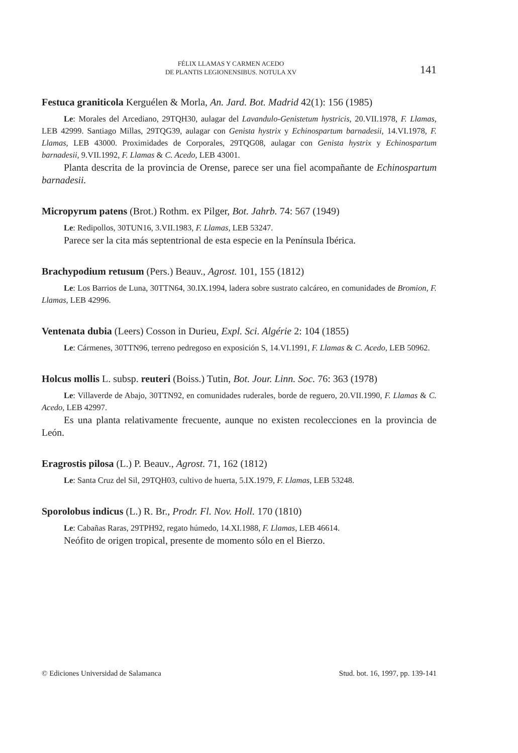FÉLIX LLAMAS Y CARMEN ACEDO
DE PLANTIS LEGIONENSIBUS. NOTULA XV
141
Festuca graniticola Kerguélen & Morla, An. Jard. Bot. Madrid 42(1): 156 (1985)
Le: Morales del Arcediano, 29TQH30, aulagar del Lavandulo-Genistetum hystricis, 20.VII.1978, F. Llamas, LEB 42999. Santiago Millas, 29TQG39, aulagar con Genista hystrix y Echinospartum barnadesii, 14.VI.1978, F. Llamas, LEB 43000. Proximidades de Corporales, 29TQG08, aulagar con Genista hystrix y Echinospartum barnadesii, 9.VII.1992, F. Llamas & C. Acedo, LEB 43001.
Planta descrita de la provincia de Orense, parece ser una fiel acompañante de Echinospartum barnadesii.
Micropyrum patens (Brot.) Rothm. ex Pilger, Bot. Jahrb. 74: 567 (1949)
Le: Redipollos, 30TUN16, 3.VII.1983, F. Llamas, LEB 53247.
Parece ser la cita más septentrional de esta especie en la Península Ibérica.
Brachypodium retusum (Pers.) Beauv., Agrost. 101, 155 (1812)
Le: Los Barrios de Luna, 30TTN64, 30.IX.1994, ladera sobre sustrato calcáreo, en comunidades de Bromion, F. Llamas, LEB 42996.
Ventenata dubia (Leers) Cosson in Durieu, Expl. Sci. Algérie 2: 104 (1855)
Le: Cármenes, 30TTN96, terreno pedregoso en exposición S, 14.VI.1991, F. Llamas & C. Acedo, LEB 50962.
Holcus mollis L. subsp. reuteri (Boiss.) Tutin, Bot. Jour. Linn. Soc. 76: 363 (1978)
Le: Villaverde de Abajo, 30TTN92, en comunidades ruderales, borde de reguero, 20.VII.1990, F. Llamas & C. Acedo, LEB 42997.
Es una planta relativamente frecuente, aunque no existen recolecciones en la provincia de León.
Eragrostis pilosa (L.) P. Beauv., Agrost. 71, 162 (1812)
Le: Santa Cruz del Sil, 29TQH03, cultivo de huerta, 5.IX.1979, F. Llamas, LEB 53248.
Sporolobus indicus (L.) R. Br., Prodr. Fl. Nov. Holl. 170 (1810)
Le: Cabañas Raras, 29TPH92, regato húmedo, 14.XI.1988, F. Llamas, LEB 46614.
Neófito de origen tropical, presente de momento sólo en el Bierzo.
© Ediciones Universidad de Salamanca Stud. bot. 16, 1997, pp. 139-141